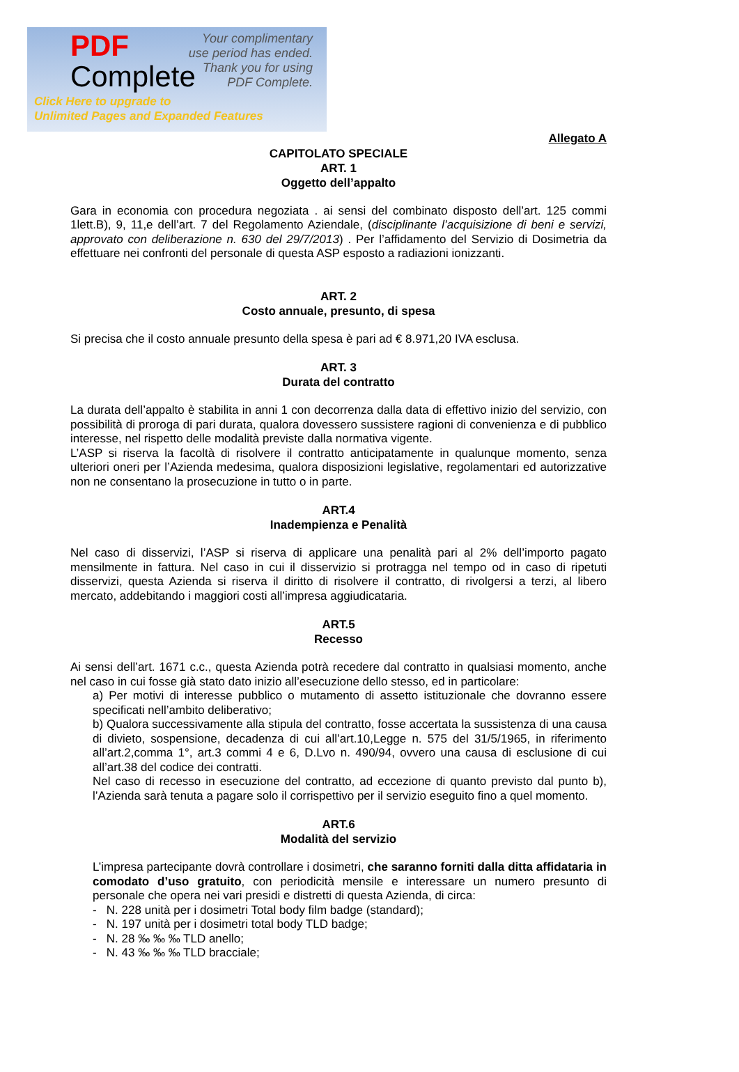PDF
Complete
Your complimentary
use period has ended.
Thank you for using
PDF Complete.
Click Here to upgrade to
Unlimited Pages and Expanded Features
Allegato A
CAPITOLATO SPECIALE
ART. 1
Oggetto dell’appalto
Gara in economia con procedura negoziata . ai sensi del combinato disposto dell’art. 125 commi 1lett.B), 9, 11,e dell’art. 7 del Regolamento Aziendale, (disciplinante l’acquisizione di beni e servizi, approvato con deliberazione n. 630 del 29/7/2013) . Per l’affidamento del Servizio di Dosimetria da effettuare nei confronti del personale di questa ASP esposto a radiazioni ionizzanti.
ART. 2
Costo annuale, presunto, di spesa
Si precisa che il costo annuale presunto della spesa è pari ad € 8.971,20 IVA esclusa.
ART. 3
Durata del contratto
La durata dell’appalto è stabilita in anni 1 con decorrenza dalla data di effettivo inizio del servizio, con possibilità di proroga di pari durata, qualora dovessero sussistere ragioni di convenienza e di pubblico interesse, nel rispetto delle modalità previste dalla normativa vigente.
L’ASP si riserva la facoltà di risolvere il contratto anticipatamente in qualunque momento, senza ulteriori oneri per l’Azienda medesima, qualora disposizioni legislative, regolamentari ed autorizzative non ne consentano la prosecuzione in tutto o in parte.
ART.4
Inadempienza e Penalità
Nel caso di disservizi, l’ASP si riserva di applicare una penalità pari al 2% dell’importo pagato mensilmente in fattura. Nel caso in cui il disservizio si protragga nel tempo od in caso di ripetuti disservizi, questa Azienda si riserva il diritto di risolvere il contratto, di rivolgersi a terzi, al libero mercato, addebitando i maggiori costi all’impresa aggiudicataria.
ART.5
Recesso
Ai sensi dell’art. 1671 c.c., questa Azienda potrà recedere dal contratto in qualsiasi momento, anche nel caso in cui fosse già stato dato inizio all’esecuzione dello stesso, ed in particolare:
a) Per motivi di interesse pubblico o mutamento di assetto istituzionale che dovranno essere specificati nell’ambito deliberativo;
b) Qualora successivamente alla stipula del contratto, fosse accertata la sussistenza di una causa di divieto, sospensione, decadenza di cui all’art.10,Legge n. 575 del 31/5/1965, in riferimento all’art.2,comma 1°, art.3 commi 4 e 6, D.Lvo n. 490/94, ovvero una causa di esclusione di cui all’art.38 del codice dei contratti.
Nel caso di recesso in esecuzione del contratto, ad eccezione di quanto previsto dal punto b), l’Azienda sarà tenuta a pagare solo il corrispettivo per il servizio eseguito fino a quel momento.
ART.6
Modalità del servizio
L’impresa partecipante dovrà controllare i dosimetri, che saranno forniti dalla ditta affidataria in comodato d’uso gratuito, con periodicità mensile e interessare un numero presunto di personale che opera nei vari presidi e distretti di questa Azienda, di circa:
- N. 228 unità per i dosimetri Total body film badge (standard);
- N. 197 unità per i dosimetri total body TLD badge;
- N. 28 ‰ ‰ ‰ TLD anello;
- N. 43 ‰ ‰ ‰ TLD bracciale;